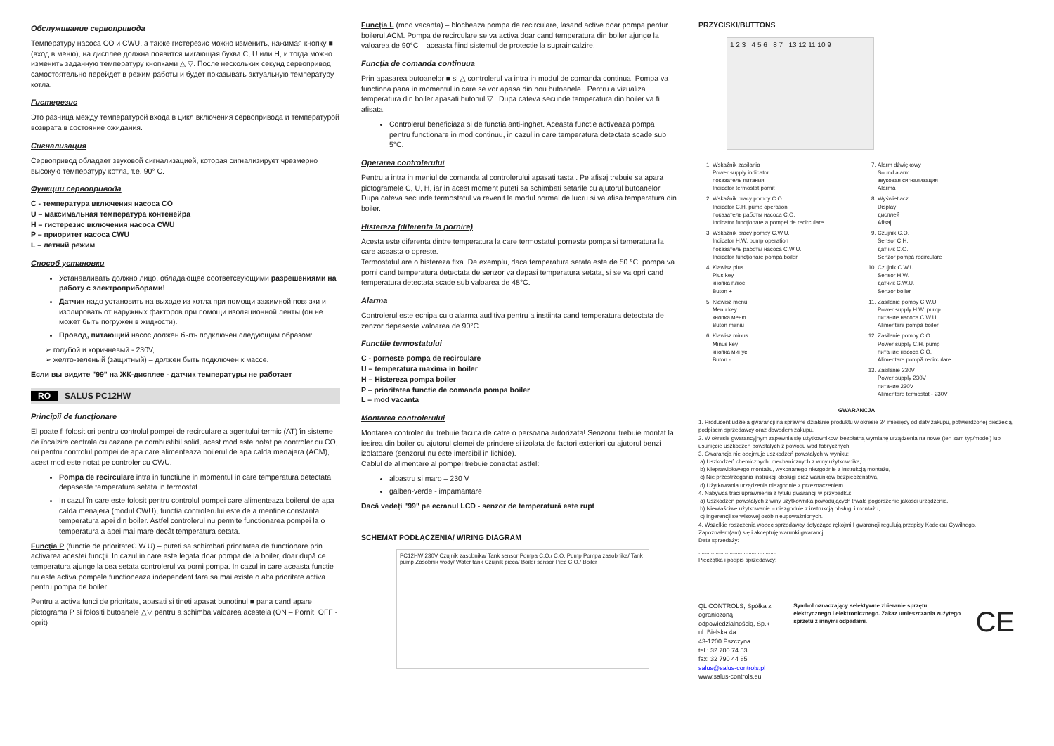Обслуживание сервопривода
Температуру насоса CO и CWU, а также гистерезис можно изменить, нажимая кнопку ■ (вход в меню), на дисплее должна появится мигающая буква C, U или H, и тогда можно изменить заданную температуру кнопками △ ▽. После нескольких секунд сервопривод самостоятельно перейдет в режим работы и будет показывать актуальную температуру котла.
Гистерезис
Это разница между температурой входа в цикл включения сервопривода и температурой возврата в состояние ожидания.
Сигнализация
Сервопривод обладает звуковой сигнализацией, которая сигнализирует чрезмерно высокую температуру котла, т.е. 90° C.
Функции сервопривода
C - температура включения насоса CO
U – максимальная температура контенейра
H – гистерезис включения насоса CWU
P – приоритет насоса CWU
L – летний режим
Способ установки
Устанавливать должно лицо, обладающее соответсвующими разрешениями на работу с электроприборами!
Датчик надо установить на выходе из котла при помощи зажимной повязки и изолировать от наружных факторов при помощи изоляционной ленты (он не может быть погружен в жидкости).
Провод, питающий насос должен быть подключен следующим образом:
➢ голубой и коричневый - 230V,
➢ желто-зеленый (защитный) – должен быть подключен к массе.
Если вы видите "99" на ЖК-дисплее - датчик температуры не работает
RO SALUS PC12HW
Principii de funcționare
El poate fi folosit ori pentru controlul pompei de recirculare a agentului termic (AT) în sisteme de încalzire centrala cu cazane pe combustibil solid, acest mod este notat pe controler cu CO, ori pentru controlul pompei de apa care alimenteaza boilerul de apa calda menajera (ACM), acest mod este notat pe controler cu CWU.
Pompa de recirculare intra in functiune in momentul in care temperatura detectata depaseste temperatura setata in termostat
In cazul în care este folosit pentru controlul pompei care alimenteaza boilerul de apa calda menajera (modul CWU), functia controlerului este de a mentine constanta temperatura apei din boiler. Astfel controlerul nu permite functionarea pompei la o temperatura a apei mai mare decât temperatura setata.
Funcţia P (functie de prioritateC.W.U) – puteti sa schimbati prioritatea de functionare prin activarea acestei funcţii. In cazul in care este legata doar pompa de la boiler, doar după ce temperatura ajunge la cea setata controlerul va porni pompa. In cazul in care aceasta functie nu este activa pompele functioneaza independent fara sa mai existe o alta prioritate activa pentru pompa de boiler.
Pentru a activa funci de prioritate, apasati si tineti apasat bunotinul ■ pana cand apare pictograma P si folositi butoanele △▽ pentru a schimba valoarea acesteia (ON – Pornit, OFF - oprit)
Funcţia L (mod vacanta) – blocheaza pompa de recirculare, lasand active doar pompa pentur boilerul ACM. Pompa de recirculare se va activa doar cand temperatura din boiler ajunge la valoarea de 90°C – aceasta fiind sistemul de protectie la supraincalzire.
Funcția de comanda continuua
Prin apasarea butoanelor ■ si △ controlerul va intra in modul de comanda continua. Pompa va functiona pana in momentul in care se vor apasa din nou butoanele . Pentru a vizualiza temperatura din boiler apasati butonul ▽ . Dupa cateva secunde temperatura din boiler va fi afisata.
Controlerul beneficiaza si de functia anti-inghet. Aceasta functie activeaza pompa pentru functionare in mod continuu, in cazul in care temperatura detectata scade sub 5°C.
Operarea controlerului
Pentru a intra in meniul de comanda al controlerului apasati tasta . Pe afisaj trebuie sa apara pictogramele C, U, H, iar in acest moment puteti sa schimbati setarile cu ajutorul butoanelor Dupa cateva secunde termostatul va revenit la modul normal de lucru si va afisa temperatura din boiler.
Histereza (diferenta la pornire)
Acesta este diferenta dintre temperatura la care termostatul porneste pompa si temeratura la care aceasta o opreste.
Termostatul are o histereza fixa. De exemplu, daca temperatura setata este de 50 °C, pompa va porni cand temperatura detectata de senzor va depasi temperatura setata, si se va opri cand temperatura detectata scade sub valoarea de 48°C.
Alarma
Controlerul este echipa cu o alarma auditiva pentru a instiinta cand temperatura detectata de zenzor depaseste valoarea de 90°C
Functile termostatului
C - porneste pompa de recirculare
U – temperatura maxima in boiler
H – Histereza pompa boiler
P – prioritatea functie de comanda pompa boiler
L – mod vacanta
Montarea controlerului
Montarea controlerului trebuie facuta de catre o persoana autorizata! Senzorul trebuie montat la iesirea din boiler cu ajutorul clemei de prindere si izolata de factori exteriori cu ajutorul benzi izolatoare (senzorul nu este imersibil in lichide).
Cablul de alimentare al pompei trebuie conectat astfel:
albastru si maro – 230 V
galben-verde - impamantare
Dacă vedeți "99" pe ecranul LCD - senzor de temperatură este rupt
SCHEMAT PODŁĄCZENIA/ WIRING DIAGRAM
PC12HW 230V Czujnik zasobnika/ Tank sensor Pompa C.O./ C.O. Pump Pompa zasobnika/ Tank pump Zasobnik wody/ Water tank Czujnik pieca/ Boiler sensor Piec C.O./ Boiler
PRZYCISKI/BUTTONS
1 2 3 4 5 6 8 7 13 12 11 10 9
1. Wskaźnik zasilania
Power supply indicator
показатель питания
Indicator termostat pornit
2. Wskaźnik pracy pompy C.O.
Indicator C.H. pump operation
показатель работы насоса C.O.
Indicator funcționare a pompei de recirculare
3. Wskaźnik pracy pompy C.W.U.
Indicator H.W. pump operation
показатель работы насоса C.W.U.
Indicator funcționare pompă boiler
4. Klawisz plus
Plus key
кнопка плюс
Buton +
5. Klawisz menu
Menu key
кнопка меню
Buton meniu
6. Klawisz minus
Minus key
кнопка минус
Buton -
7. Alarm dźwiękowy
Sound alarm
звуковая сигнализация
Alarmă
8. Wyświetlacz
Display
дисплей
Afisaj
9. Czujnik C.O.
Sensor C.H.
датчик C.O.
Senzor pompă recirculare
10. Czujnik C.W.U.
Sensor H.W.
датчик C.W.U.
Senzor boiler
11. Zasilanie pompy C.W.U.
Power supply H.W. pump
питание насоса C.W.U.
Alimentare pompă boiler
12. Zasilanie pompy C.O.
Power supply C.H. pump
питание насоса C.O.
Alimentare pompă recirculare
13. Zasilanie 230V
Power supply 230V
питание 230V
Alimentare termostat - 230V
GWARANCJA
1. Producent udziela gwarancji na sprawne działanie produktu w okresie 24 miesięcy od daty zakupu, potwierdzonej pieczęcią, podpisem sprzedawcy oraz dowodem zakupu.
2. W okresie gwarancyjnym zapewnia się użytkownikowi bezpłatną wymianę urządzenia na nowe (ten sam typ/model) lub usunięcie uszkodzeń powstałych z powodu wad fabrycznych.
3. Gwarancja nie obejmuje uszkodzeń powstałych w wyniku:
a) Uszkodzeń chemicznych, mechanicznych z winy użytkownika,
b) Nieprawidłowego montażu, wykonanego niezgodnie z instrukcją montażu,
c) Nie przestrzegania instrukcji obsługi oraz warunków bezpieczeństwa,
d) Użytkowania urządzenia niezgodnie z przeznaczeniem.
4. Nabywca traci uprawnienia z tytułu gwarancji w przypadku:
a) Uszkodzeń powstałych z winy użytkownika powodujących trwałe pogorszenie jakości urządzenia,
b) Niewłaściwe użytkowanie – niezgodnie z instrukcją obsługi i montażu,
c) Ingerencji serwisowej osób nieupoważnionych.
4. Wszelkie roszczenia wobec sprzedawcy dotyczące rękojmi I gwarancji regulują przepisy Kodeksu Cywilnego.
Zapoznałem(am) się i akceptuję warunki gwarancji.
Data sprzedaży:
..................................................
Pieczątka i podpis sprzedawcy:
..................................................
QL CONTROLS, Spółka z ograniczoną odpowiedzialnością, Sp.k
ul. Bielska 4a
43-1200 Pszczyna
tel.: 32 700 74 53
fax: 32 790 44 85
salus@salus-controls.pl
www.salus-controls.eu
Symbol oznaczający selektywne zbieranie sprzętu elektrycznego i elektronicznego. Zakaz umieszczania zużytego sprzętu z innymi odpadami.
CE